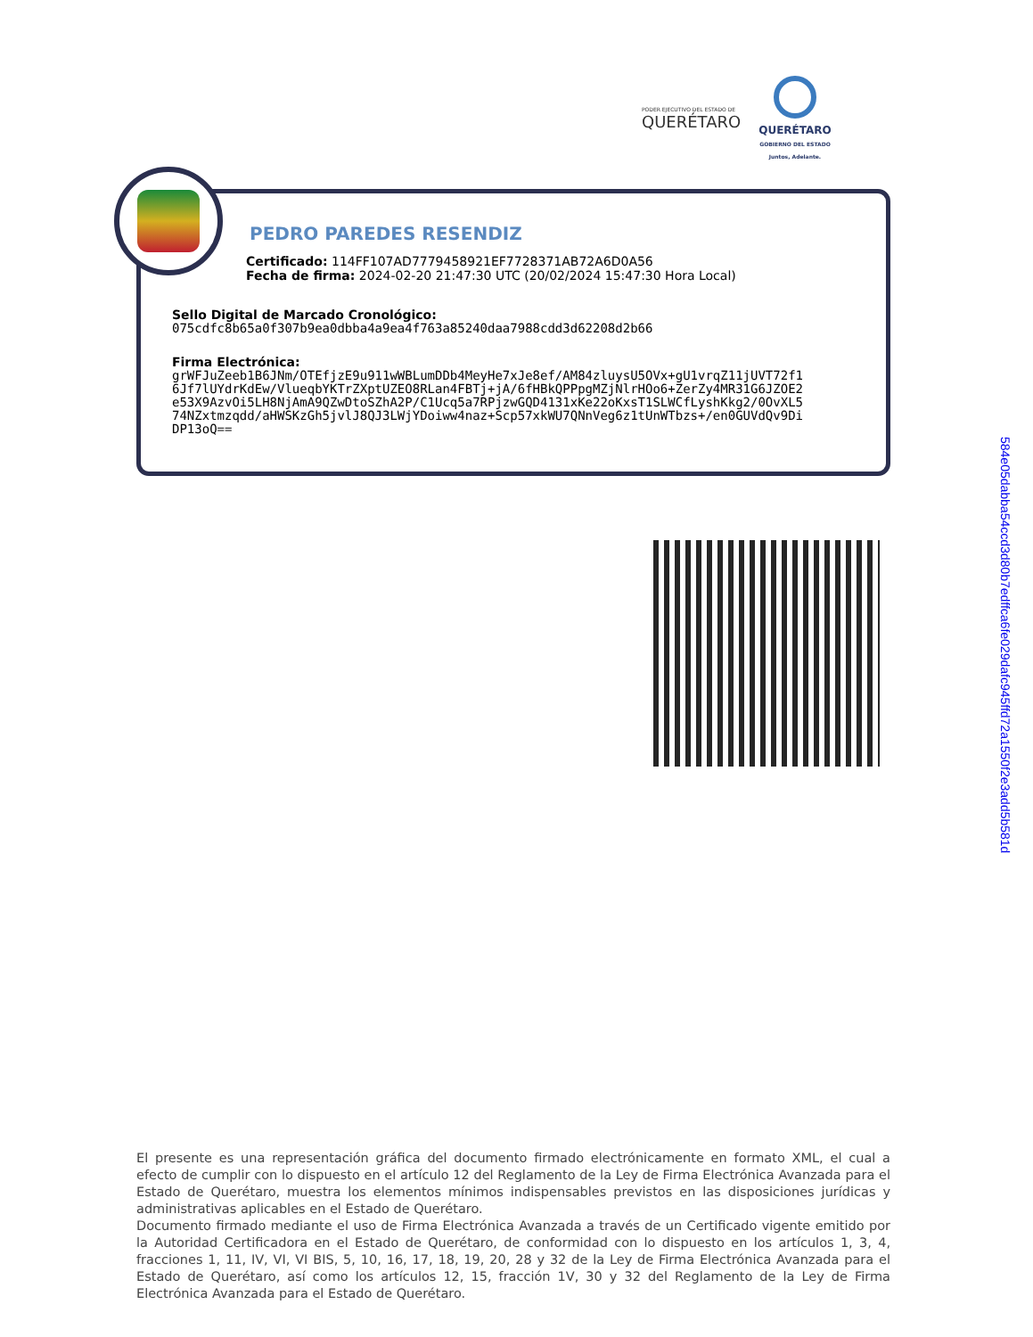PODER EJECUTIVO DEL ESTADO DE
QUERÉTARO
QUERÉTARO
GOBIERNO DEL ESTADO
Juntos, Adelante.
PEDRO PAREDES RESENDIZ
Certificado: 114FF107AD7779458921EF7728371AB72A6D0A56
Fecha de firma: 2024-02-20 21:47:30 UTC (20/02/2024 15:47:30 Hora Local)
Sello Digital de Marcado Cronológico:
075cdfc8b65a0f307b9ea0dbba4a9ea4f763a85240daa7988cdd3d62208d2b66
Firma Electrónica:
grWFJuZeeb1B6JNm/OTEfjzE9u911wWBLumDDb4MeyHe7xJe8ef/AM84zluysU5OVx+gU1vrqZ11jUVT72f1
6Jf7lUYdrKdEw/VlueqbYKTrZXptUZEO8RLan4FBTj+jA/6fHBkQPPpgMZjNlrHOo6+ZerZy4MR31G6JZOE2
e53X9AzvOi5LH8NjAmA9QZwDtoSZhA2P/C1Ucq5a7RPjzwGQD4131xKe22oKxsT1SLWCfLyshKkg2/0OvXL5
74NZxtmzqdd/aHWSKzGh5jvlJ8QJ3LWjYDoiww4naz+Scp57xkWU7QNnVeg6z1tUnWTbzs+/en0GUVdQv9Di
DP13oQ==
584e05dabba54ccd3d80b7edffca6fe029dafc945ffd72a1550f2e3add5b581d
El presente es una representación gráfica del documento firmado electrónicamente en formato XML, el cual a efecto de cumplir con lo dispuesto en el artículo 12 del Reglamento de la Ley de Firma Electrónica Avanzada para el Estado de Querétaro, muestra los elementos mínimos indispensables previstos en las disposiciones jurídicas y administrativas aplicables en el Estado de Querétaro.
Documento firmado mediante el uso de Firma Electrónica Avanzada a través de un Certificado vigente emitido por la Autoridad Certificadora en el Estado de Querétaro, de conformidad con lo dispuesto en los artículos 1, 3, 4, fracciones 1, 11, IV, VI, VI BIS, 5, 10, 16, 17, 18, 19, 20, 28 y 32 de la Ley de Firma Electrónica Avanzada para el Estado de Querétaro, así como los artículos 12, 15, fracción 1V, 30 y 32 del Reglamento de la Ley de Firma Electrónica Avanzada para el Estado de Querétaro.